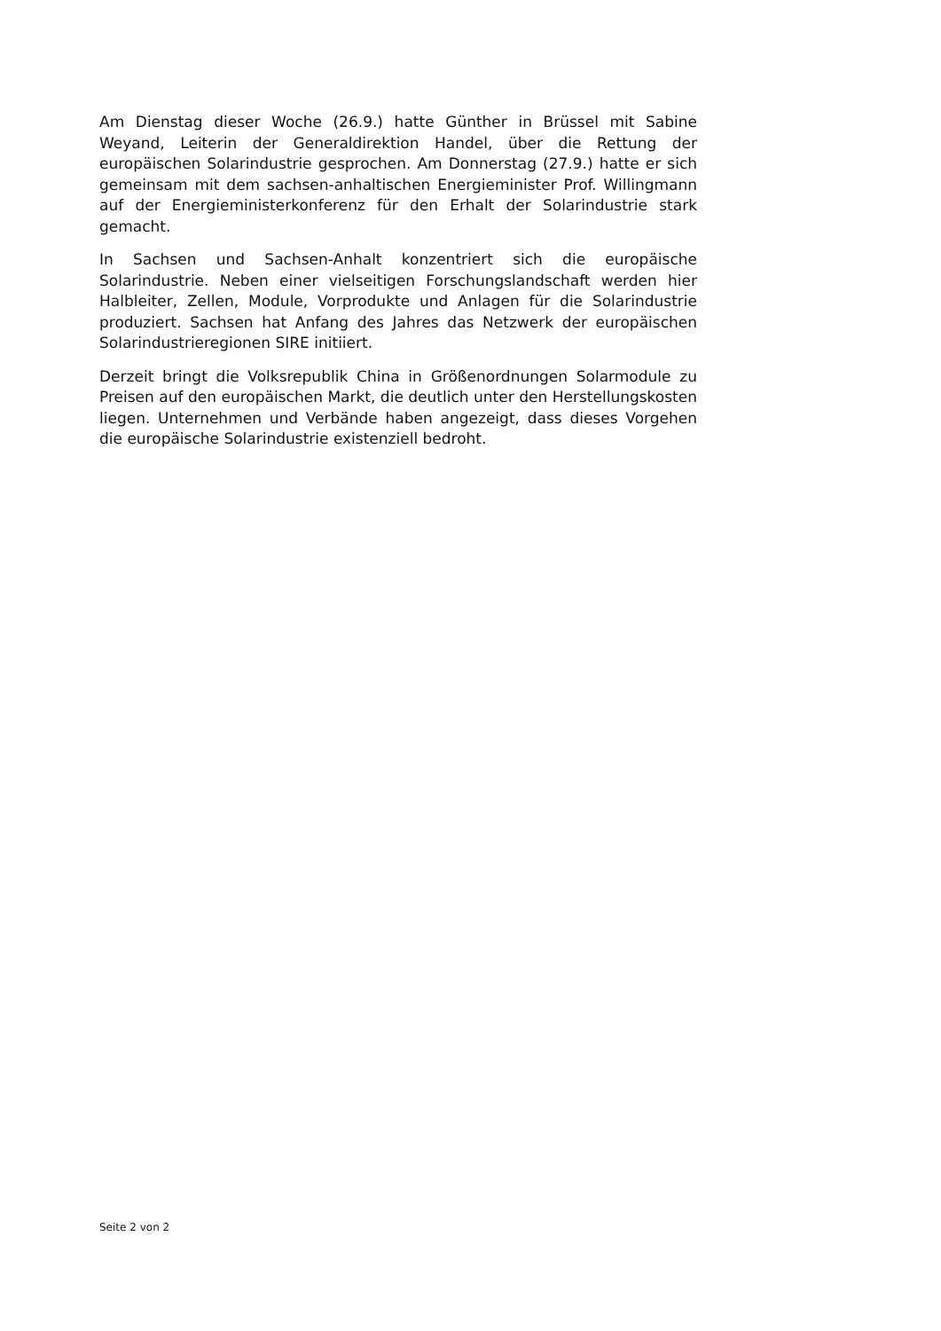Am Dienstag dieser Woche (26.9.) hatte Günther in Brüssel mit Sabine Weyand, Leiterin der Generaldirektion Handel, über die Rettung der europäischen Solarindustrie gesprochen. Am Donnerstag (27.9.) hatte er sich gemeinsam mit dem sachsen-anhaltischen Energieminister Prof. Willingmann auf der Energieministerkonferenz für den Erhalt der Solarindustrie stark gemacht.
In Sachsen und Sachsen-Anhalt konzentriert sich die europäische Solarindustrie. Neben einer vielseitigen Forschungslandschaft werden hier Halbleiter, Zellen, Module, Vorprodukte und Anlagen für die Solarindustrie produziert. Sachsen hat Anfang des Jahres das Netzwerk der europäischen Solarindustrieregionen SIRE initiiert.
Derzeit bringt die Volksrepublik China in Größenordnungen Solarmodule zu Preisen auf den europäischen Markt, die deutlich unter den Herstellungskosten liegen. Unternehmen und Verbände haben angezeigt, dass dieses Vorgehen die europäische Solarindustrie existenziell bedroht.
Seite 2 von 2